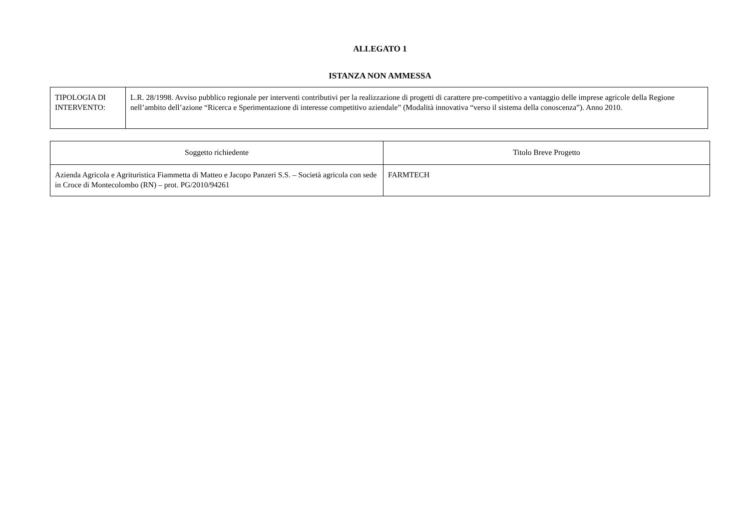ALLEGATO 1
ISTANZA NON AMMESSA
| TIPOLOGIA DI INTERVENTO: | L.R. 28/1998. Avviso pubblico regionale per interventi contributivi per la realizzazione di progetti di carattere pre-competitivo a vantaggio delle imprese agricole della Regione nell’ambito dell’azione “Ricerca e Sperimentazione di interesse competitivo aziendale” (Modalità innovativa “verso il sistema della conoscenza”). Anno 2010. |
| Soggetto richiedente | Titolo Breve Progetto |
| --- | --- |
| Azienda Agricola e Agrituristica Fiammetta di Matteo e Jacopo Panzeri S.S. – Società agricola con sede in Croce di Montecolombo (RN) – prot. PG/2010/94261 | FARMTECH |